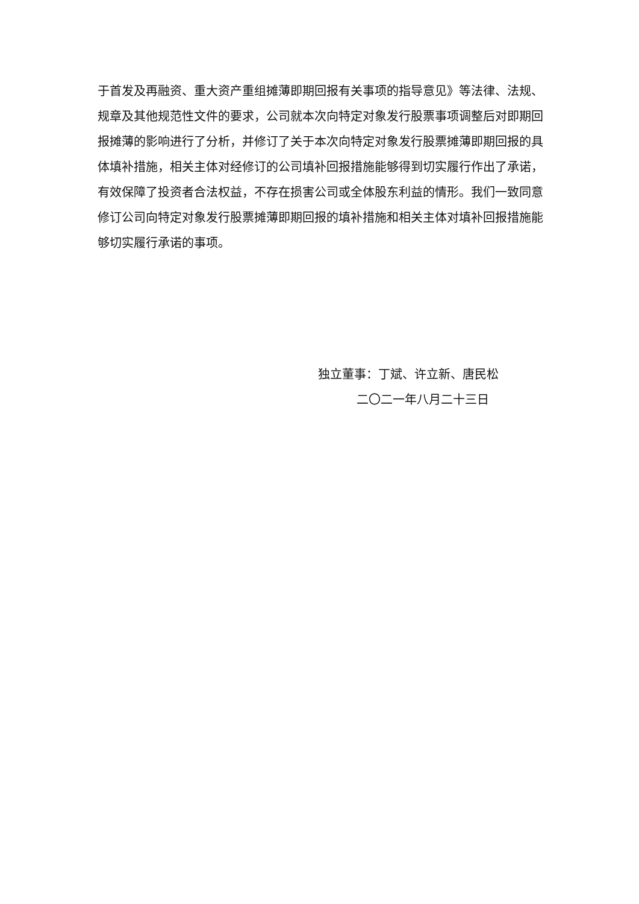于首发及再融资、重大资产重组摊薄即期回报有关事项的指导意见》等法律、法规、规章及其他规范性文件的要求，公司就本次向特定对象发行股票事项调整后对即期回报摊薄的影响进行了分析，并修订了关于本次向特定对象发行股票摊薄即期回报的具体填补措施，相关主体对经修订的公司填补回报措施能够得到切实履行作出了承诺，有效保障了投资者合法权益，不存在损害公司或全体股东利益的情形。我们一致同意修订公司向特定对象发行股票摊薄即期回报的填补措施和相关主体对填补回报措施能够切实履行承诺的事项。
独立董事：丁斌、许立新、唐民松
二〇二一年八月二十三日